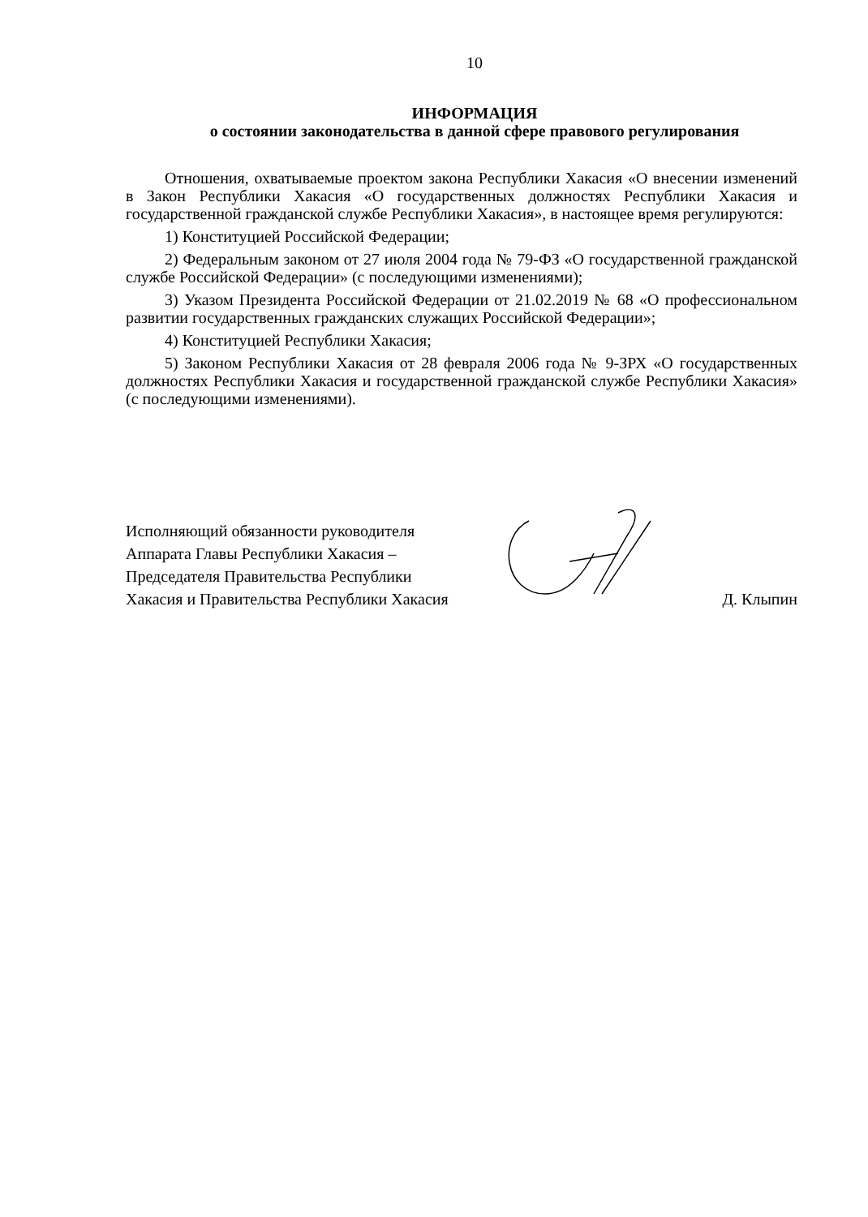10
ИНФОРМАЦИЯ
о состоянии законодательства в данной сфере правового регулирования
Отношения, охватываемые проектом закона Республики Хакасия «О внесении изменений в Закон Республики Хакасия «О государственных должностях Республики Хакасия и государственной гражданской службе Республики Хакасия», в настоящее время регулируются:
1) Конституцией Российской Федерации;
2) Федеральным законом от 27 июля 2004 года № 79-ФЗ «О государственной гражданской службе Российской Федерации» (с последующими изменениями);
3) Указом Президента Российской Федерации от 21.02.2019 № 68 «О профессиональном развитии государственных гражданских служащих Российской Федерации»;
4) Конституцией Республики Хакасия;
5) Законом Республики Хакасия от 28 февраля 2006 года № 9-ЗРХ «О государственных должностях Республики Хакасия и государственной гражданской службе Республики Хакасия» (с последующими изменениями).
Исполняющий обязанности руководителя
Аппарата Главы Республики Хакасия –
Председателя Правительства Республики
Хакасия и Правительства Республики Хакасия
Д. Клыпин